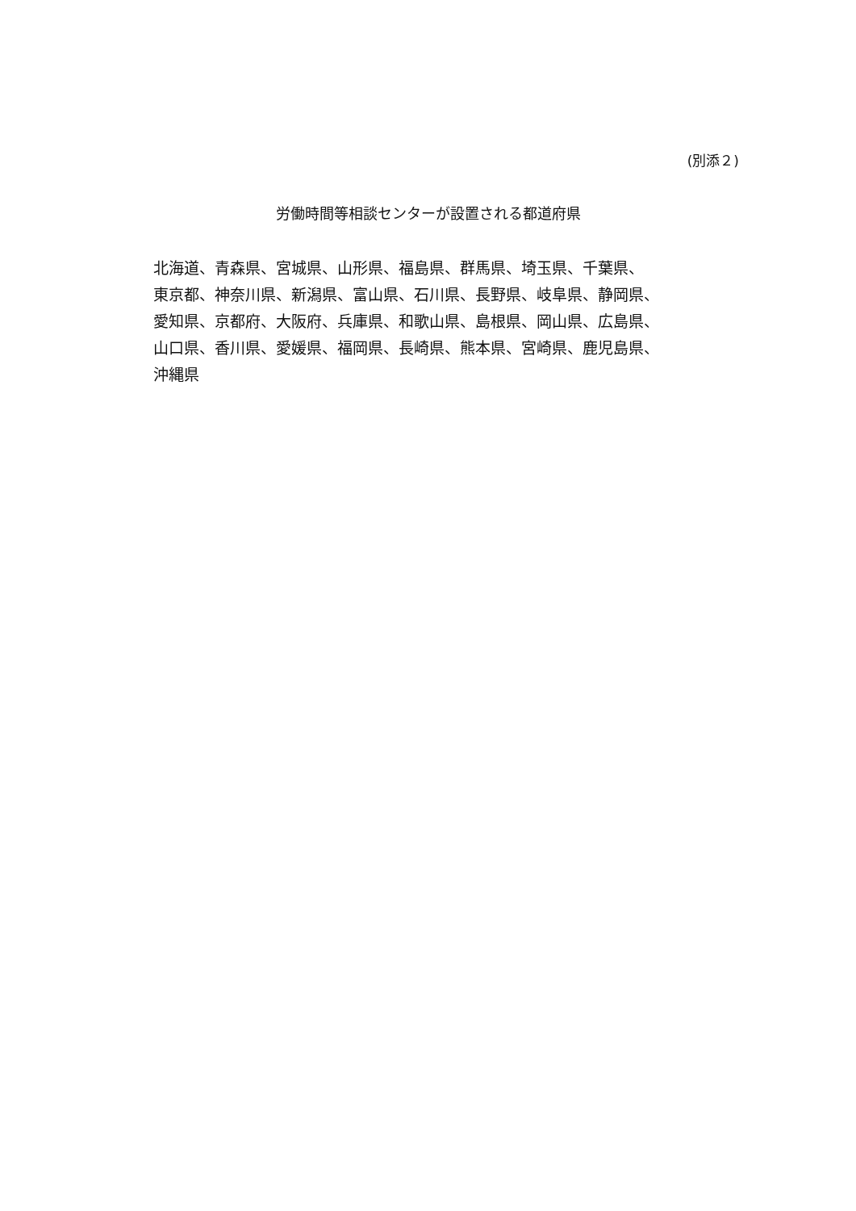(別添２)
労働時間等相談センターが設置される都道府県
北海道、青森県、宮城県、山形県、福島県、群馬県、埼玉県、千葉県、
東京都、神奈川県、新潟県、富山県、石川県、長野県、岐阜県、静岡県、
愛知県、京都府、大阪府、兵庫県、和歌山県、島根県、岡山県、広島県、
山口県、香川県、愛媛県、福岡県、長崎県、熊本県、宮崎県、鹿児島県、
沖縄県